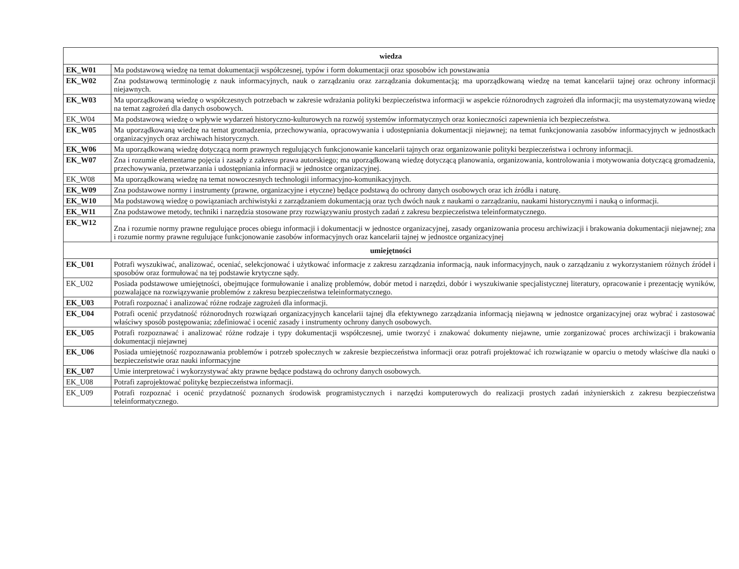| wiedza | |
| --- | --- |
| EK_W01 | Ma podstawową wiedzę na temat dokumentacji współczesnej, typów i form dokumentacji oraz sposobów ich powstawania |
| EK_W02 | Zna podstawową terminologię z nauk informacyjnych, nauk o zarządzaniu oraz zarządzania dokumentacją; ma uporządkowaną wiedzę na temat kancelarii tajnej oraz ochrony informacji niejawnych. |
| EK_W03 | Ma uporządkowaną wiedzę o współczesnych potrzebach w zakresie wdrażania polityki bezpieczeństwa informacji w aspekcie różnorodnych zagrożeń dla informacji; ma usystematyzowaną wiedzę na temat zagrożeń dla danych osobowych. |
| EK_W04 | Ma podstawową wiedzę o wpływie wydarzeń historyczno-kulturowych na rozwój systemów informatycznych oraz konieczności zapewnienia ich bezpieczeństwa. |
| EK_W05 | Ma uporządkowaną wiedzę na temat gromadzenia, przechowywania, opracowywania i udostępniania dokumentacji niejawnej; na temat funkcjonowania zasobów informacyjnych w jednostkach organizacyjnych oraz archiwach historycznych. |
| EK_W06 | Ma uporządkowaną wiedzę dotyczącą norm prawnych regulujących funkcjonowanie kancelarii tajnych oraz organizowanie polityki bezpieczeństwa i ochrony informacji. |
| EK_W07 | Zna i rozumie elementarne pojęcia i zasady z zakresu prawa autorskiego; ma uporządkowaną wiedzę dotyczącą planowania, organizowania, kontrolowania i motywowania dotyczącą gromadzenia, przechowywania, przetwarzania i udostępniania informacji w jednostce organizacyjnej. |
| EK_W08 | Ma uporządkowaną wiedzę na temat nowoczesnych technologii informacyjno-komunikacyjnych. |
| EK_W09 | Zna podstawowe normy i instrumenty (prawne, organizacyjne i etyczne) będące podstawą do ochrony danych osobowych oraz ich źródła i naturę. |
| EK_W10 | Ma podstawową wiedzę o powiązaniach archiwistyki z zarządzaniem dokumentacją oraz tych dwóch nauk z naukami o zarządzaniu, naukami historycznymi i nauką o informacji. |
| EK_W11 | Zna podstawowe metody, techniki i narzędzia stosowane przy rozwiązywaniu prostych zadań z zakresu bezpieczeństwa teleinformatycznego. |
| EK_W12 | Zna i rozumie normy prawne regulujące proces obiegu informacji i dokumentacji w jednostce organizacyjnej, zasady organizowania procesu archiwizacji i brakowania dokumentacji niejawnej; zna i rozumie normy prawne regulujące funkcjonowanie zasobów informacyjnych oraz kancelarii tajnej w jednostce organizacyjnej |
| umiejętności | |
| EK_U01 | Potrafi wyszukiwać, analizować, oceniać, selekcjonować i użytkować informacje z zakresu zarządzania informacją, nauk informacyjnych, nauk o zarządzaniu z wykorzystaniem różnych źródeł i sposobów oraz formułować na tej podstawie krytyczne sądy. |
| EK_U02 | Posiada podstawowe umiejętności, obejmujące formułowanie i analizę problemów, dobór metod i narzędzi, dobór i wyszukiwanie specjalistycznej literatury, opracowanie i prezentację wyników, pozwalające na rozwiązywanie problemów z zakresu bezpieczeństwa teleinformatycznego. |
| EK_U03 | Potrafi rozpoznać i analizować różne rodzaje zagrożeń dla informacji. |
| EK_U04 | Potrafi ocenić przydatność różnorodnych rozwiązań organizacyjnych kancelarii tajnej dla efektywnego zarządzania informacją niejawną w jednostce organizacyjnej oraz wybrać i zastosować właściwy sposób postępowania; zdefiniować i ocenić zasady i instrumenty ochrony danych osobowych. |
| EK_U05 | Potrafi rozpoznawać i analizować różne rodzaje i typy dokumentacji współczesnej, umie tworzyć i znakować dokumenty niejawne, umie zorganizować proces archiwizacji i brakowania dokumentacji niejawnej |
| EK_U06 | Posiada umiejętność rozpoznawania problemów i potrzeb społecznych w zakresie bezpieczeństwa informacji oraz potrafi projektować ich rozwiązanie w oparciu o metody właściwe dla nauki o bezpieczeństwie oraz nauki informacyjne |
| EK_U07 | Umie interpretować i wykorzystywać akty prawne będące podstawą do ochrony danych osobowych. |
| EK_U08 | Potrafi zaprojektować politykę bezpieczeństwa informacji. |
| EK_U09 | Potrafi rozpoznać i ocenić przydatność poznanych środowisk programistycznych i narzędzi komputerowych do realizacji prostych zadań inżynierskich z zakresu bezpieczeństwa teleinformatycznego. |